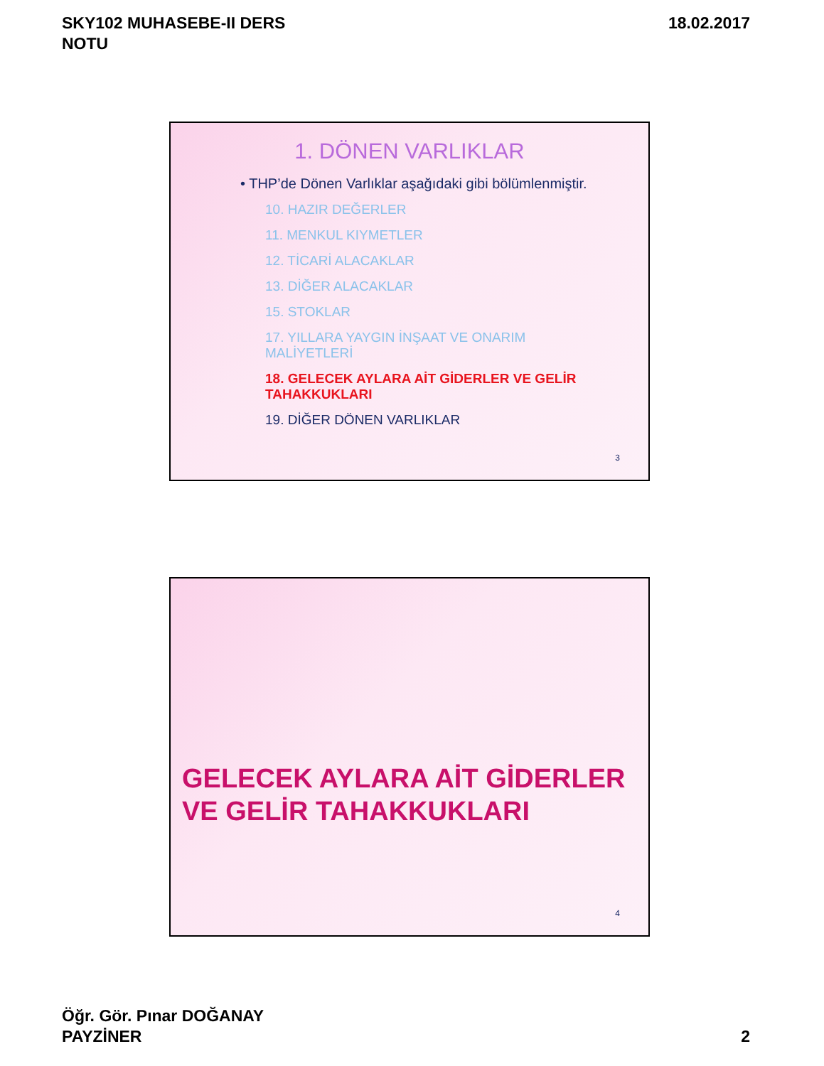SKY102 MUHASEBE-II DERS
NOTU
18.02.2017
1. DÖNEN VARLIKLAR
• THP’de Dönen Varlıklar aşağıdaki gibi bölümlenmiştir.
10. HAZIR DEĞERLER
11. MENKUL KIYMETLER
12. TİCARİ ALACAKLAR
13. DİĞER ALACAKLAR
15. STOKLAR
17. YILLARA YAYGIN İNŞAAT VE ONARIM MALİYETLERİ
18. GELECEK AYLARA AİT GİDERLER VE GELİR TAHAKKUKLARI
19. DİĞER DÖNEN VARLIKLAR
3
GELECEK AYLARA AİT GİDERLER
VE GELİR TAHAKKUKLARI
4
Öğr. Gör. Pınar DOĞANAY
PAYZİNER
2